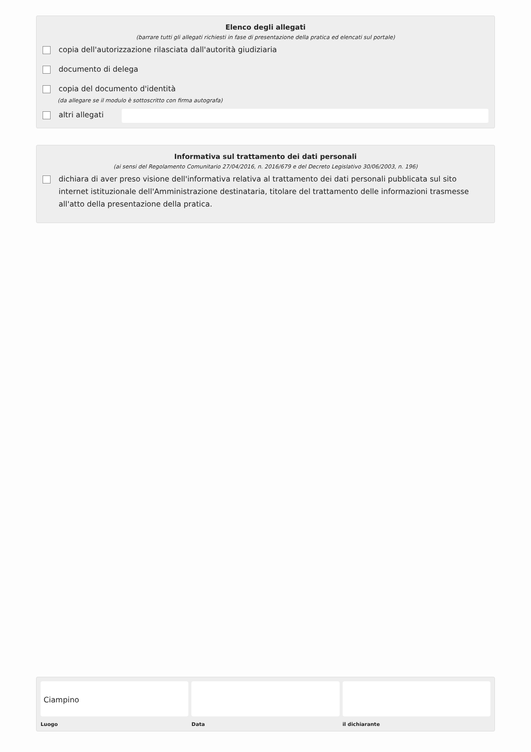Elenco degli allegati
(barrare tutti gli allegati richiesti in fase di presentazione della pratica ed elencati sul portale)
copia dell'autorizzazione rilasciata dall'autorità giudiziaria
documento di delega
copia del documento d'identità
(da allegare se il modulo è sottoscritto con firma autografa)
altri allegati
Informativa sul trattamento dei dati personali
(ai sensi del Regolamento Comunitario 27/04/2016, n. 2016/679 e del Decreto Legislativo 30/06/2003, n. 196)
dichiara di aver preso visione dell'informativa relativa al trattamento dei dati personali pubblicata sul sito internet istituzionale dell'Amministrazione destinataria, titolare del trattamento delle informazioni trasmesse all'atto della presentazione della pratica.
Ciampino
Luogo
Data il dichiarante